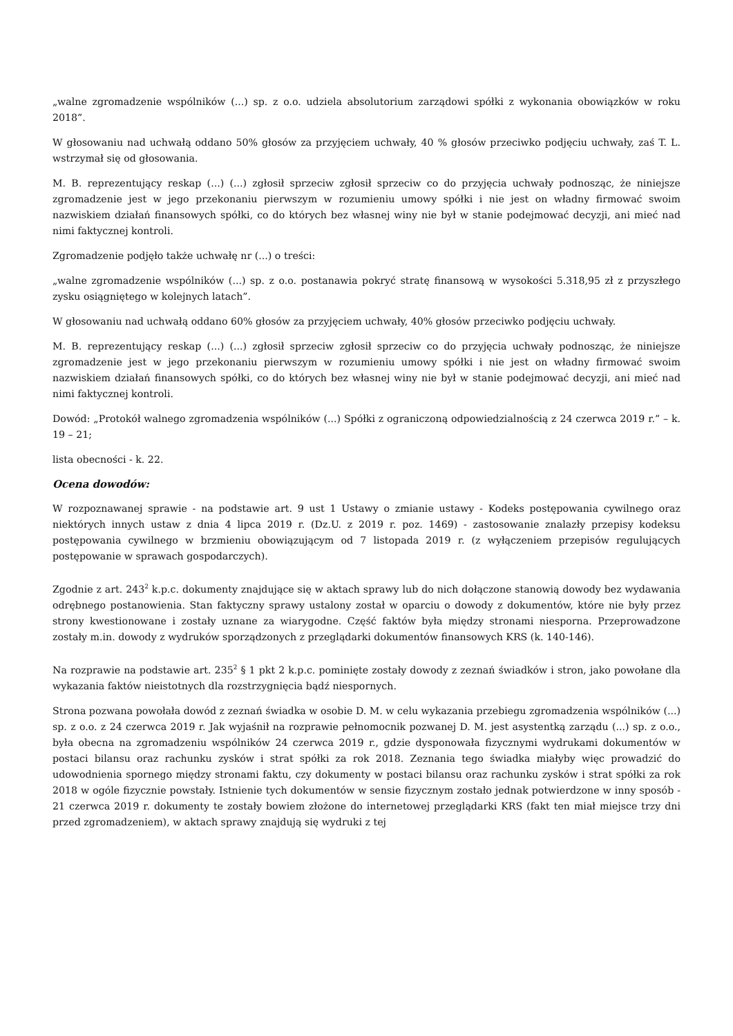„walne zgromadzenie wspólników (...) sp. z o.o. udziela absolutorium zarządowi spółki z wykonania obowiązków w roku 2018”.
W głosowaniu nad uchwałą oddano 50% głosów za przyjęciem uchwały, 40 % głosów przeciwko podjęciu uchwały, zaś T. L. wstrzymał się od głosowania.
M. B. reprezentujący reskap (...) (...) zgłosił sprzeciw zgłosił sprzeciw co do przyjęcia uchwały podnosząc, że niniejsze zgromadzenie jest w jego przekonaniu pierwszym w rozumieniu umowy spółki i nie jest on władny firmować swoim nazwiskiem działań finansowych spółki, co do których bez własnej winy nie był w stanie podejmować decyzji, ani mieć nad nimi faktycznej kontroli.
Zgromadzenie podjęło także uchwałę nr (...) o treści:
„walne zgromadzenie wspólników (...) sp. z o.o. postanawia pokryć stratę finansową w wysokości 5.318,95 zł z przyszłego zysku osiągniętego w kolejnych latach”.
W głosowaniu nad uchwałą oddano 60% głosów za przyjęciem uchwały, 40% głosów przeciwko podjęciu uchwały.
M. B. reprezentujący reskap (...) (...) zgłosił sprzeciw zgłosił sprzeciw co do przyjęcia uchwały podnosząc, że niniejsze zgromadzenie jest w jego przekonaniu pierwszym w rozumieniu umowy spółki i nie jest on władny firmować swoim nazwiskiem działań finansowych spółki, co do których bez własnej winy nie był w stanie podejmować decyzji, ani mieć nad nimi faktycznej kontroli.
Dowód: „Protokół walnego zgromadzenia wspólników (...) Spółki z ograniczoną odpowiedzialnością z 24 czerwca 2019 r.” – k. 19 – 21;
lista obecności - k. 22.
Ocena dowodów:
W rozpoznawanej sprawie - na podstawie art. 9 ust 1 Ustawy o zmianie ustawy - Kodeks postępowania cywilnego oraz niektórych innych ustaw z dnia 4 lipca 2019 r. (Dz.U. z 2019 r. poz. 1469) - zastosowanie znalazły przepisy kodeksu postępowania cywilnego w brzmieniu obowiązującym od 7 listopada 2019 r. (z wyłączeniem przepisów regulujących postępowanie w sprawach gospodarczych).
Zgodnie z art. 243<sup>2</sup> k.p.c. dokumenty znajdujące się w aktach sprawy lub do nich dołączone stanowią dowody bez wydawania odrębnego postanowienia. Stan faktyczny sprawy ustalony został w oparciu o dowody z dokumentów, które nie były przez strony kwestionowane i zostały uznane za wiarygodne. Część faktów była między stronami niesporna. Przeprowadzone zostały m.in. dowody z wydruków sporządzonych z przeglądarki dokumentów finansowych KRS (k. 140-146).
Na rozprawie na podstawie art. 235<sup>2</sup> § 1 pkt 2 k.p.c. pominięte zostały dowody z zeznań świadków i stron, jako powołane dla wykazania faktów nieistotnych dla rozstrzygnięcia bądź niespornych.
Strona pozwana powołała dowód z zeznań świadka w osobie D. M. w celu wykazania przebiegu zgromadzenia wspólników (...) sp. z o.o. z 24 czerwca 2019 r. Jak wyjaśnił na rozprawie pełnomocnik pozwanej D. M. jest asystentką zarządu (...) sp. z o.o., była obecna na zgromadzeniu wspólników 24 czerwca 2019 r., gdzie dysponowała fizycznymi wydrukami dokumentów w postaci bilansu oraz rachunku zysków i strat spółki za rok 2018. Zeznania tego świadka miałyby więc prowadzić do udowodnienia spornego między stronami faktu, czy dokumenty w postaci bilansu oraz rachunku zysków i strat spółki za rok 2018 w ogóle fizycznie powstały. Istnienie tych dokumentów w sensie fizycznym zostało jednak potwierdzone w inny sposób - 21 czerwca 2019 r. dokumenty te zostały bowiem złożone do internetowej przeglądarki KRS (fakt ten miał miejsce trzy dni przed zgromadzeniem), w aktach sprawy znajdują się wydruki z tej